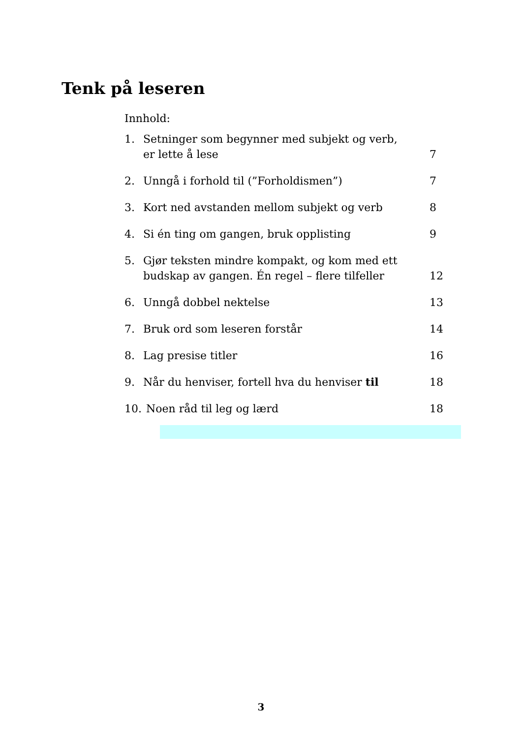Tenk på leseren
Innhold:
1. Setninger som begynner med subjekt og verb,
er lette å lese 7
2. Unngå i forhold til (”Forholdismen”) 7
3. Kort ned avstanden mellom subjekt og verb 8
4. Si én ting om gangen, bruk opplisting 9
5. Gjør teksten mindre kompakt, og kom med ett
budskap av gangen. Én regel – flere tilfeller 12
6. Unngå dobbel nektelse 13
7. Bruk ord som leseren forstår 14
8. Lag presise titler 16
9. Når du henviser, fortell hva du henviser til 18
10. Noen råd til leg og lærd 18
3